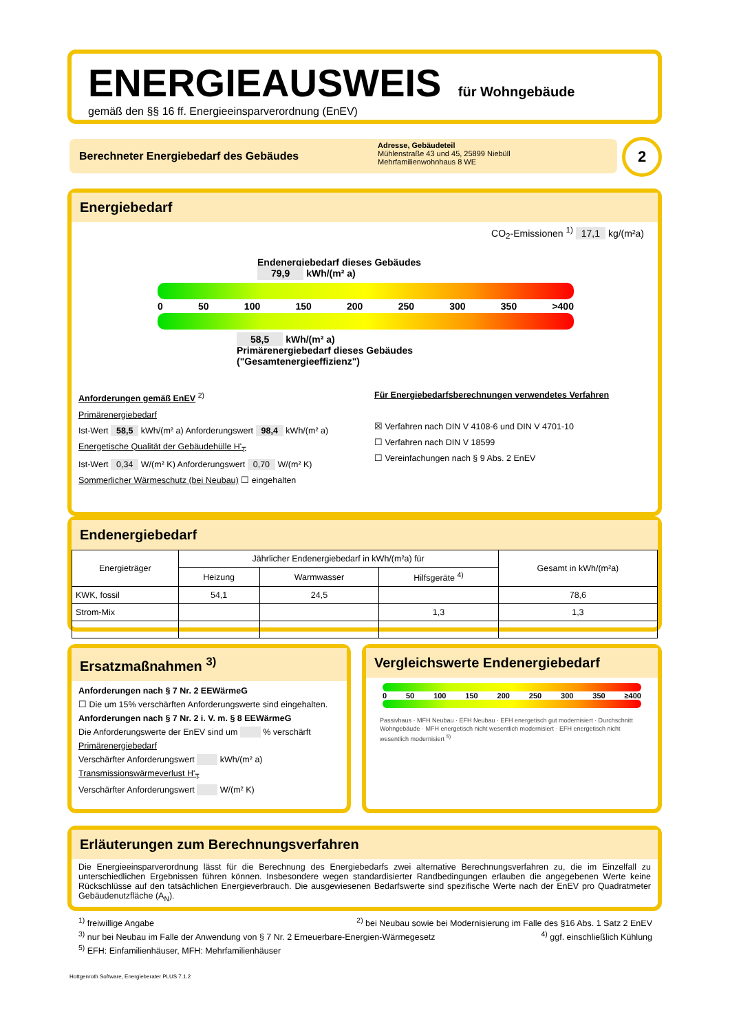ENERGIEAUSWEIS für Wohngebäude
gemäß den §§ 16 ff. Energieeinsparverordnung (EnEV)
Berechneter Energiebedarf des Gebäudes
Adresse, Gebäudeteil
Mühlenstraße 43 und 45, 25899 Niebüll
Mehrfamilienwohnhaus 8 WE
2
Energiebedarf
CO<sub>2</sub>-Emissionen <sup>1)</sup> 17,1 kg/(m²a)
Endenergiebedarf dieses Gebäudes
79,9 kWh/(m² a)
0 50 100 150 200 250 300 350 >400
58,5 kWh/(m² a)
Primärenergiebedarf dieses Gebäudes
("Gesamtenergieeffizienz")
Anforderungen gemäß EnEV <sup>2)</sup>
Primärenergiebedarf
Ist-Wert 58,5 kWh/(m² a) Anforderungswert 98,4 kWh/(m² a)
Energetische Qualität der Gebäudehülle H'<sub>T</sub>
Ist-Wert 0,34 W/(m² K) Anforderungswert 0,70 W/(m² K)
Sommerlicher Wärmeschutz (bei Neubau) ☐ eingehalten
Für Energiebedarfsberechnungen verwendetes Verfahren
☒ Verfahren nach DIN V 4108-6 und DIN V 4701-10
☐ Verfahren nach DIN V 18599
☐ Vereinfachungen nach § 9 Abs. 2 EnEV
Endenergiebedarf
| Energieträger | Jährlicher Endenergiebedarf in kWh/(m²a) für | | | Gesamt in kWh/(m²a) |
| --- | --- | --- | --- | --- |
| | Heizung | Warmwasser | Hilfsgeräte <sup>4)</sup> | |
| KWK, fossil | 54,1 | 24,5 | | 78,6 |
| Strom-Mix | | | 1,3 | 1,3 |
Ersatzmaßnahmen <sup>3)</sup>
Anforderungen nach § 7 Nr. 2 EEWärmeG
☐ Die um 15% verschärften Anforderungswerte sind eingehalten.
Anforderungen nach § 7 Nr. 2 i. V. m. § 8 EEWärmeG
Die Anforderungswerte der EnEV sind um % verschärft
Primärenergiebedarf
Verschärfter Anforderungswert kWh/(m² a)
Transmissionswärmeverlust H'<sub>T</sub>
Verschärfter Anforderungswert W/(m² K)
Vergleichswerte Endenergiebedarf
0 50 100 150 200 250 300 350 ≥400
Passivhaus · MFH Neubau · EFH Neubau · EFH energetisch gut modernisiert · Durchschnitt Wohngebäude · MFH energetisch nicht wesentlich modernisiert · EFH energetisch nicht wesentlich modernisiert <sup>5)</sup>
Erläuterungen zum Berechnungsverfahren
Die Energieeinsparverordnung lässt für die Berechnung des Energiebedarfs zwei alternative Berechnungsverfahren zu, die im Einzelfall zu unterschiedlichen Ergebnissen führen können. Insbesondere wegen standardisierter Randbedingungen erlauben die angegebenen Werte keine Rückschlüsse auf den tatsächlichen Energieverbrauch. Die ausgewiesenen Bedarfswerte sind spezifische Werte nach der EnEV pro Quadratmeter Gebäudenutzfläche (A<sub>N</sub>).
<sup>1)</sup> freiwillige Angabe <sup>2)</sup> bei Neubau sowie bei Modernisierung im Falle des §16 Abs. 1 Satz 2 EnEV
<sup>3)</sup> nur bei Neubau im Falle der Anwendung von § 7 Nr. 2 Erneuerbare-Energien-Wärmegesetz <sup>4)</sup> ggf. einschließlich Kühlung
<sup>5)</sup> EFH: Einfamilienhäuser, MFH: Mehrfamilienhäuser
Hottgenroth Software, Energieberater PLUS 7.1.2